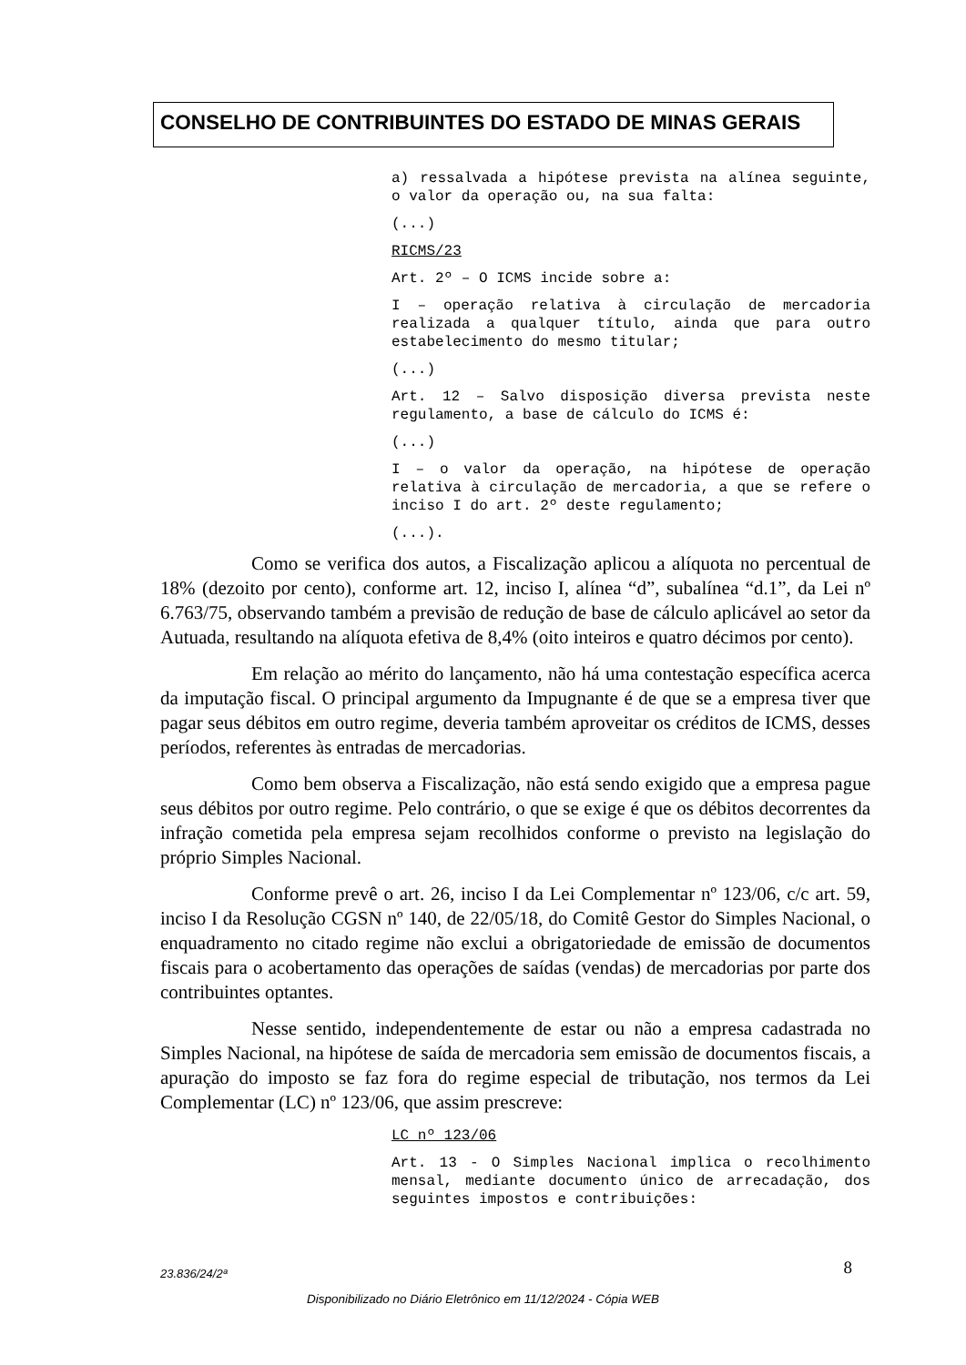CONSELHO DE CONTRIBUINTES DO ESTADO DE MINAS GERAIS
a) ressalvada a hipótese prevista na alínea seguinte, o valor da operação ou, na sua falta:
(...)
RICMS/23
Art. 2º – O ICMS incide sobre a:
I – operação relativa à circulação de mercadoria realizada a qualquer título, ainda que para outro estabelecimento do mesmo titular;
(...)
Art. 12 – Salvo disposição diversa prevista neste regulamento, a base de cálculo do ICMS é:
(...)
I – o valor da operação, na hipótese de operação relativa à circulação de mercadoria, a que se refere o inciso I do art. 2º deste regulamento;
(...).
Como se verifica dos autos, a Fiscalização aplicou a alíquota no percentual de 18% (dezoito por cento), conforme art. 12, inciso I, alínea “d”, subalínea “d.1”, da Lei nº 6.763/75, observando também a previsão de redução de base de cálculo aplicável ao setor da Autuada, resultando na alíquota efetiva de 8,4% (oito inteiros e quatro décimos por cento).
Em relação ao mérito do lançamento, não há uma contestação específica acerca da imputação fiscal. O principal argumento da Impugnante é de que se a empresa tiver que pagar seus débitos em outro regime, deveria também aproveitar os créditos de ICMS, desses períodos, referentes às entradas de mercadorias.
Como bem observa a Fiscalização, não está sendo exigido que a empresa pague seus débitos por outro regime. Pelo contrário, o que se exige é que os débitos decorrentes da infração cometida pela empresa sejam recolhidos conforme o previsto na legislação do próprio Simples Nacional.
Conforme prevê o art. 26, inciso I da Lei Complementar nº 123/06, c/c art. 59, inciso I da Resolução CGSN nº 140, de 22/05/18, do Comitê Gestor do Simples Nacional, o enquadramento no citado regime não exclui a obrigatoriedade de emissão de documentos fiscais para o acobertamento das operações de saídas (vendas) de mercadorias por parte dos contribuintes optantes.
Nesse sentido, independentemente de estar ou não a empresa cadastrada no Simples Nacional, na hipótese de saída de mercadoria sem emissão de documentos fiscais, a apuração do imposto se faz fora do regime especial de tributação, nos termos da Lei Complementar (LC) nº 123/06, que assim prescreve:
LC nº 123/06
Art. 13 - O Simples Nacional implica o recolhimento mensal, mediante documento único de arrecadação, dos seguintes impostos e contribuições:
23.836/24/2ª 8
Disponibilizado no Diário Eletrônico em 11/12/2024 - Cópia WEB